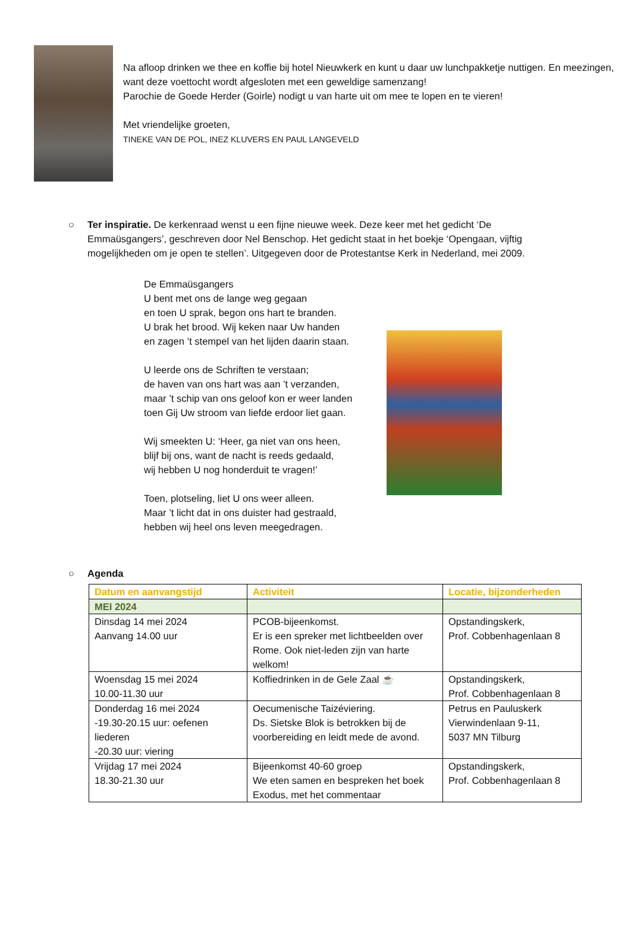Na afloop drinken we thee en koffie bij hotel Nieuwkerk en kunt u daar uw lunchpakketje nuttigen. En meezingen, want deze voettocht wordt afgesloten met een geweldige samenzang!
Parochie de Goede Herder (Goirle) nodigt u van harte uit om mee te lopen en te vieren!
Met vriendelijke groeten,
TINEKE VAN DE POL, INEZ KLUVERS EN PAUL LANGEVELD
○ Ter inspiratie. De kerkenraad wenst u een fijne nieuwe week. Deze keer met het gedicht ‘De Emmaüsgangers’, geschreven door Nel Benschop. Het gedicht staat in het boekje ‘Opengaan, vijftig mogelijkheden om je open te stellen’. Uitgegeven door de Protestantse Kerk in Nederland, mei 2009.
De Emmaüsgangers
U bent met ons de lange weg gegaan
en toen U sprak, begon ons hart te branden.
U brak het brood. Wij keken naar Uw handen
en zagen ’t stempel van het lijden daarin staan.
U leerde ons de Schriften te verstaan;
de haven van ons hart was aan ’t verzanden,
maar ’t schip van ons geloof kon er weer landen
toen Gij Uw stroom van liefde erdoor liet gaan.
Wij smeekten U: ‘Heer, ga niet van ons heen,
blijf bij ons, want de nacht is reeds gedaald,
wij hebben U nog honderduit te vragen!’
Toen, plotseling, liet U ons weer alleen.
Maar ’t licht dat in ons duister had gestraald,
hebben wij heel ons leven meegedragen.
○ Agenda
| Datum en aanvangstijd | Activiteit | Locatie, bijzonderheden |
| --- | --- | --- |
| MEI 2024 | | |
| Dinsdag 14 mei 2024 Aanvang 14.00 uur | PCOB-bijeenkomst. Er is een spreker met lichtbeelden over Rome. Ook niet-leden zijn van harte welkom! | Opstandingskerk, Prof. Cobbenhagenlaan 8 |
| Woensdag 15 mei 2024 10.00-11.30 uur | Koffiedrinken in de Gele Zaal ☕ | Opstandingskerk, Prof. Cobbenhagenlaan 8 |
| Donderdag 16 mei 2024 -19.30-20.15 uur: oefenen liederen -20.30 uur: viering | Oecumenische Taizéviering. Ds. Sietske Blok is betrokken bij de voorbereiding en leidt mede de avond. | Petrus en Pauluskerk Vierwindenlaan 9-11, 5037 MN Tilburg |
| Vrijdag 17 mei 2024 18.30-21.30 uur | Bijeenkomst 40-60 groep We eten samen en bespreken het boek Exodus, met het commentaar | Opstandingskerk, Prof. Cobbenhagenlaan 8 |